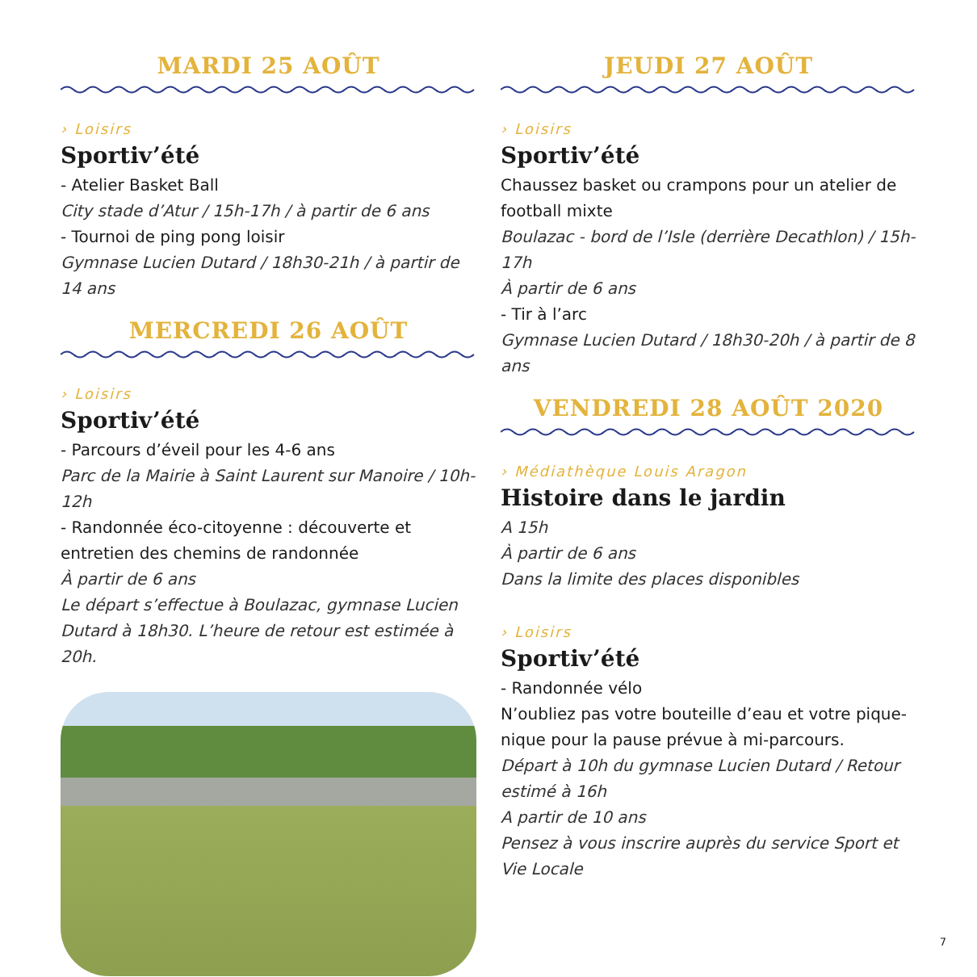MARDI 25 AOÛT
› Loisirs
Sportiv’été
- Atelier Basket Ball
City stade d’Atur / 15h-17h / à partir de 6 ans
- Tournoi de ping pong loisir
Gymnase Lucien Dutard / 18h30-21h / à partir de 14 ans
MERCREDI 26 AOÛT
› Loisirs
Sportiv’été
- Parcours d’éveil pour les 4-6 ans
Parc de la Mairie à Saint Laurent sur Manoire / 10h-12h
- Randonnée éco-citoyenne : découverte et entretien des chemins de randonnée
À partir de 6 ans
Le départ s’effectue à Boulazac, gymnase Lucien Dutard à 18h30. L’heure de retour est estimée à 20h.
JEUDI 27 AOÛT
› Loisirs
Sportiv’été
Chaussez basket ou crampons pour un atelier de football mixte
Boulazac - bord de l’Isle (derrière Decathlon) / 15h-17h
À partir de 6 ans
- Tir à l’arc
Gymnase Lucien Dutard / 18h30-20h / à partir de 8 ans
VENDREDI 28 AOÛT 2020
› Médiathèque Louis Aragon
Histoire dans le jardin
A 15h
À partir de 6 ans
Dans la limite des places disponibles
› Loisirs
Sportiv’été
- Randonnée vélo
N’oubliez pas votre bouteille d’eau et votre pique-nique pour la pause prévue à mi-parcours.
Départ à 10h du gymnase Lucien Dutard / Retour estimé à 16h
A partir de 10 ans
Pensez à vous inscrire auprès du service Sport et Vie Locale
7